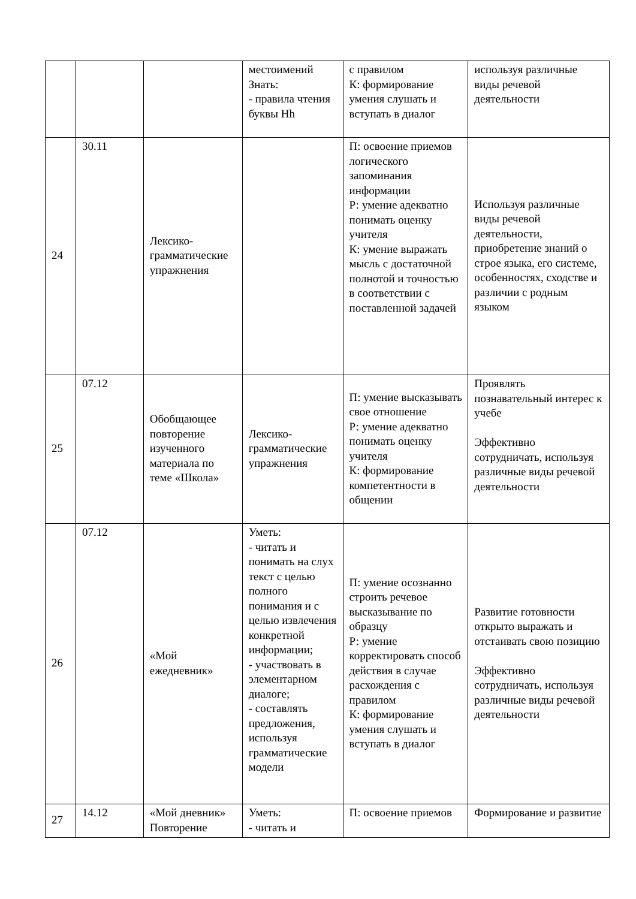| | | | местоимений Знать: - правила чтения буквы Hh | с правилом К: формирование умения слушать и вступать в диалог | используя различные виды речевой деятельности |
| 24 | 30.11 | Лексико-грамматические упражнения | | П: освоение приемов логического запоминания информации Р: умение адекватно понимать оценку учителя К: умение выражать мысль с достаточной полнотой и точностью в соответствии с поставленной задачей | Используя различные виды речевой деятельности, приобретение знаний о строе языка, его системе, особенностях, сходстве и различии с родным языком |
| 25 | 07.12 | Обобщающее повторение изученного материала по теме «Школа» | Лексико-грамматические упражнения | П: умение высказывать свое отношение Р: умение адекватно понимать оценку учителя К: формирование компетентности в общении | Проявлять познавательный интерес к учебе Эффективно сотрудничать, используя различные виды речевой деятельности |
| 26 | 07.12 | «Мой ежедневник» | Уметь: - читать и понимать на слух текст с целью полного понимания и с целью извлечения конкретной информации; - участвовать в элементарном диалоге; - составлять предложения, используя грамматические модели | П: умение осознанно строить речевое высказывание по образцу Р: умение корректировать способ действия в случае расхождения с правилом К: формирование умения слушать и вступать в диалог | Развитие готовности открыто выражать и отстаивать свою позицию Эффективно сотрудничать, используя различные виды речевой деятельности |
| 27 | 14.12 | «Мой дневник» Повторение | Уметь: - читать и | П: освоение приемов | Формирование и развитие |